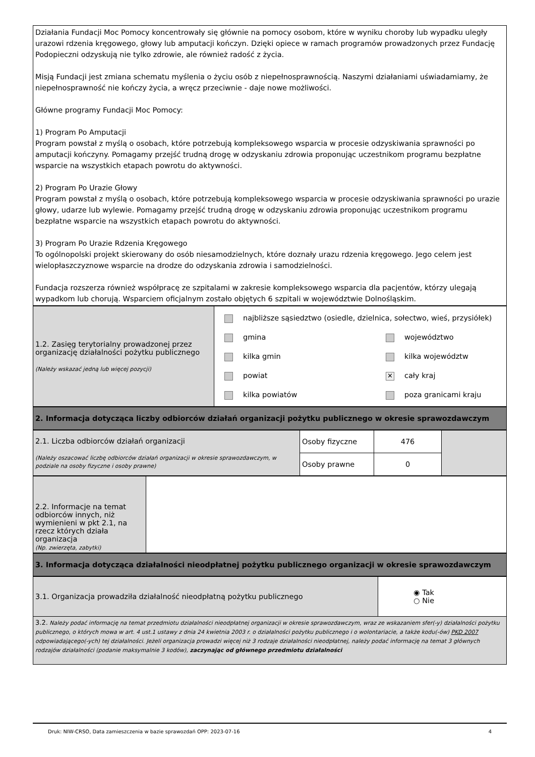Działania Fundacji Moc Pomocy koncentrowały się głównie na pomocy osobom, które w wyniku choroby lub wypadku uległy urazowi rdzenia kręgowego, głowy lub amputacji kończyn. Dzięki opiece w ramach programów prowadzonych przez Fundację Podopieczni odzyskują nie tylko zdrowie, ale również radość z życia.
Misją Fundacji jest zmiana schematu myślenia o życiu osób z niepełnosprawnością. Naszymi działaniami uświadamiamy, że niepełnosprawność nie kończy życia, a wręcz przeciwnie - daje nowe możliwości.
Główne programy Fundacji Moc Pomocy:
1) Program Po Amputacji
Program powstał z myślą o osobach, które potrzebują kompleksowego wsparcia w procesie odzyskiwania sprawności po amputacji kończyny. Pomagamy przejść trudną drogę w odzyskaniu zdrowia proponując uczestnikom programu bezpłatne wsparcie na wszystkich etapach powrotu do aktywności.
2) Program Po Urazie Głowy
Program powstał z myślą o osobach, które potrzebują kompleksowego wsparcia w procesie odzyskiwania sprawności po urazie głowy, udarze lub wylewie. Pomagamy przejść trudną drogę w odzyskaniu zdrowia proponując uczestnikom programu bezpłatne wsparcie na wszystkich etapach powrotu do aktywności.
3) Program Po Urazie Rdzenia Kręgowego
To ogólnopolski projekt skierowany do osób niesamodzielnych, które doznały urazu rdzenia kręgowego. Jego celem jest wielopłaszczyznowe wsparcie na drodze do odzyskania zdrowia i samodzielności.
Fundacja rozszerza również współpracę ze szpitalami w zakresie kompleksowego wsparcia dla pacjentów, którzy ulegają wypadkom lub chorują. Wsparciem oficjalnym zostało objętych 6 szpitali w województwie Dolnośląskim.
| 1.2. Zasięg terytorialny prowadzonej przez organizację działalności pożytku publicznego (Należy wskazać jedną lub więcej pozycji) | najbliższe sąsiedztwo (osiedle, dzielnica, sołectwo, wieś, przysiółek) gmina kilka gmin powiat kilka powiatów województwo kilka województw ✕ cały kraj poza granicami kraju |
| 2. Informacja dotycząca liczby odbiorców działań organizacji pożytku publicznego w okresie sprawozdawczym |
| 2.1. Liczba odbiorców działań organizacji (Należy oszacować liczbę odbiorców działań organizacji w okresie sprawozdawczym, w podziale na osoby fizyczne i osoby prawne) | Osoby fizyczne | 476 | |
| | Osoby prawne | 0 | |
| 2.2. Informacje na temat odbiorców innych, niż wymienieni w pkt 2.1, na rzecz których działa organizacja (Np. zwierzęta, zabytki) | |
| 3. Informacja dotycząca działalności nieodpłatnej pożytku publicznego organizacji w okresie sprawozdawczym |
| 3.1. Organizacja prowadziła działalność nieodpłatną pożytku publicznego | ◉ Tak ○ Nie |
| 3.2. Należy podać informację na temat przedmiotu działalności nieodpłatnej organizacji w okresie sprawozdawczym, wraz ze wskazaniem sfer(-y) działalności pożytku publicznego, o których mowa w art. 4 ust.1 ustawy z dnia 24 kwietnia 2003 r. o działalności pożytku publicznego i o wolontariacie, a także kodu(-ów) PKD 2007 odpowiadającego(-ych) tej działalności. Jeżeli organizacja prowadzi więcej niż 3 rodzaje działalności nieodpłatnej, należy podać informację na temat 3 głównych rodzajów działalności (podanie maksymalnie 3 kodów), zaczynając od głównego przedmiotu działalności | |
Druk: NIW-CRSO, Data zamieszczenia w bazie sprawozdań OPP: 2023-07-16 4